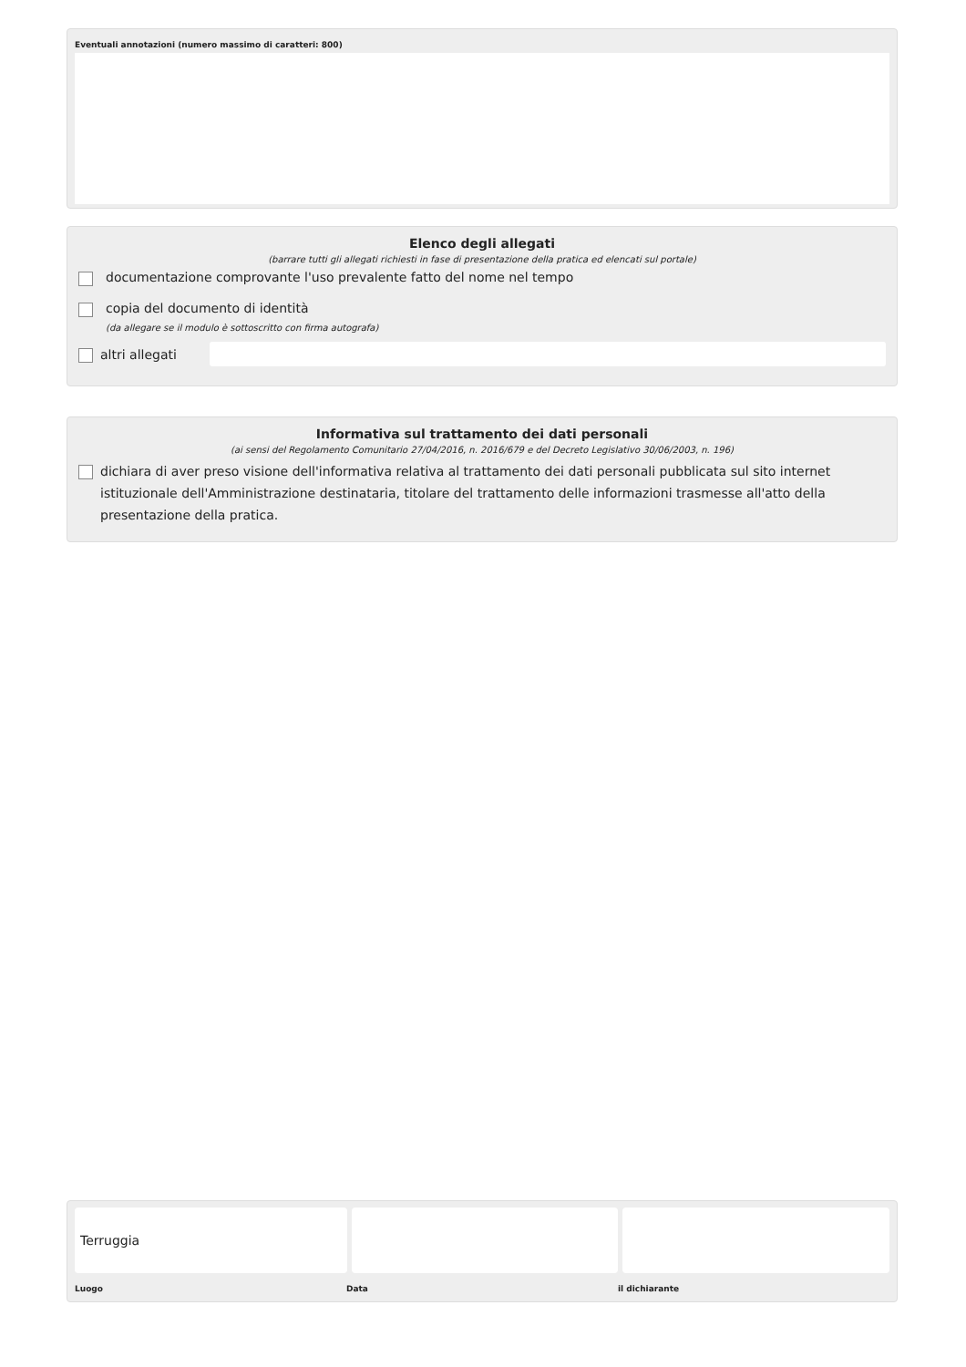Eventuali annotazioni (numero massimo di caratteri: 800)
Elenco degli allegati
(barrare tutti gli allegati richiesti in fase di presentazione della pratica ed elencati sul portale)
documentazione comprovante l'uso prevalente fatto del nome nel tempo
copia del documento di identità
(da allegare se il modulo è sottoscritto con firma autografa)
altri allegati
Informativa sul trattamento dei dati personali
(ai sensi del Regolamento Comunitario 27/04/2016, n. 2016/679 e del Decreto Legislativo 30/06/2003, n. 196)
dichiara di aver preso visione dell'informativa relativa al trattamento dei dati personali pubblicata sul sito internet istituzionale dell'Amministrazione destinataria, titolare del trattamento delle informazioni trasmesse all'atto della presentazione della pratica.
Terruggia
Luogo Data il dichiarante